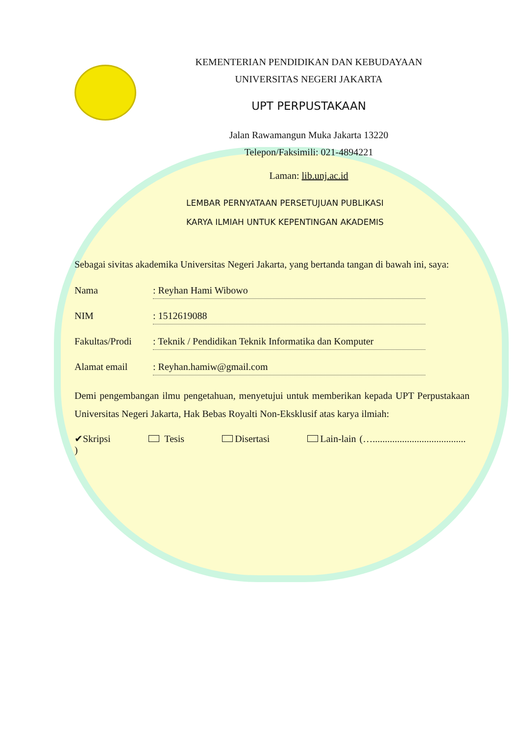KEMENTERIAN PENDIDIKAN DAN KEBUDAYAAN
UNIVERSITAS NEGERI JAKARTA
UPT PERPUSTAKAAN
Jalan Rawamangun Muka Jakarta 13220
Telepon/Faksimili: 021-4894221
Laman: lib.unj.ac.id
LEMBAR PERNYATAAN PERSETUJUAN PUBLIKASI
KARYA ILMIAH UNTUK KEPENTINGAN AKADEMIS
Sebagai sivitas akademika Universitas Negeri Jakarta, yang bertanda tangan di bawah ini, saya:
Nama: Reyhan Hami Wibowo
NIM: 1512619088
Fakultas/Prodi: Teknik / Pendidikan Teknik Informatika dan Komputer
Alamat email: Reyhan.hamiw@gmail.com
Demi pengembangan ilmu pengetahuan, menyetujui untuk memberikan kepada UPT Perpustakaan Universitas Negeri Jakarta, Hak Bebas Royalti Non-Eksklusif atas karya ilmiah:
✔Skripsi Tesis Disertasi Lain-lain (…...................................... )